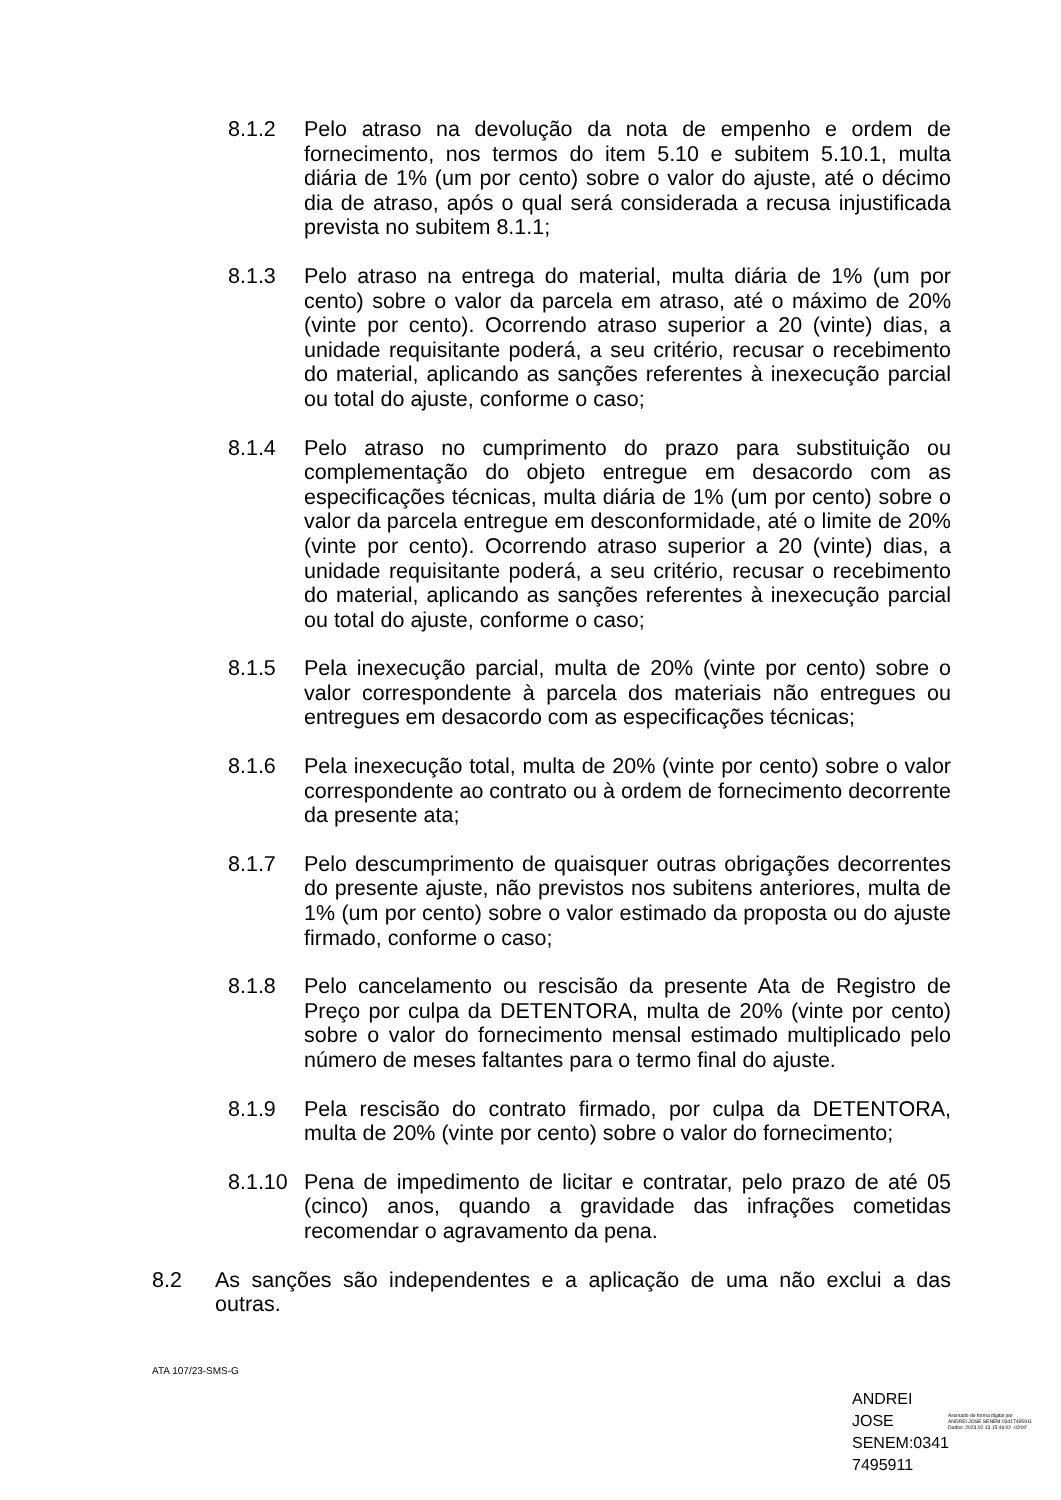8.1.2 Pelo atraso na devolução da nota de empenho e ordem de fornecimento, nos termos do item 5.10 e subitem 5.10.1, multa diária de 1% (um por cento) sobre o valor do ajuste, até o décimo dia de atraso, após o qual será considerada a recusa injustificada prevista no subitem 8.1.1;
8.1.3 Pelo atraso na entrega do material, multa diária de 1% (um por cento) sobre o valor da parcela em atraso, até o máximo de 20% (vinte por cento). Ocorrendo atraso superior a 20 (vinte) dias, a unidade requisitante poderá, a seu critério, recusar o recebimento do material, aplicando as sanções referentes à inexecução parcial ou total do ajuste, conforme o caso;
8.1.4 Pelo atraso no cumprimento do prazo para substituição ou complementação do objeto entregue em desacordo com as especificações técnicas, multa diária de 1% (um por cento) sobre o valor da parcela entregue em desconformidade, até o limite de 20% (vinte por cento). Ocorrendo atraso superior a 20 (vinte) dias, a unidade requisitante poderá, a seu critério, recusar o recebimento do material, aplicando as sanções referentes à inexecução parcial ou total do ajuste, conforme o caso;
8.1.5 Pela inexecução parcial, multa de 20% (vinte por cento) sobre o valor correspondente à parcela dos materiais não entregues ou entregues em desacordo com as especificações técnicas;
8.1.6 Pela inexecução total, multa de 20% (vinte por cento) sobre o valor correspondente ao contrato ou à ordem de fornecimento decorrente da presente ata;
8.1.7 Pelo descumprimento de quaisquer outras obrigações decorrentes do presente ajuste, não previstos nos subitens anteriores, multa de 1% (um por cento) sobre o valor estimado da proposta ou do ajuste firmado, conforme o caso;
8.1.8 Pelo cancelamento ou rescisão da presente Ata de Registro de Preço por culpa da DETENTORA, multa de 20% (vinte por cento) sobre o valor do fornecimento mensal estimado multiplicado pelo número de meses faltantes para o termo final do ajuste.
8.1.9 Pela rescisão do contrato firmado, por culpa da DETENTORA, multa de 20% (vinte por cento) sobre o valor do fornecimento;
8.1.10
Pena de impedimento de licitar e contratar, pelo prazo de até 05 (cinco) anos, quando a gravidade das infrações cometidas recomendar o agravamento da pena.
8.2 As sanções são independentes e a aplicação de uma não exclui a das outras.
ATA 107/23-SMS-G
ANDREI JOSE SENEM:0341 7495911
Assinado de forma digital por
ANDREI JOSE SENEM:03417495911
Dados: 2023.02.13 15:46:02 -03'00'